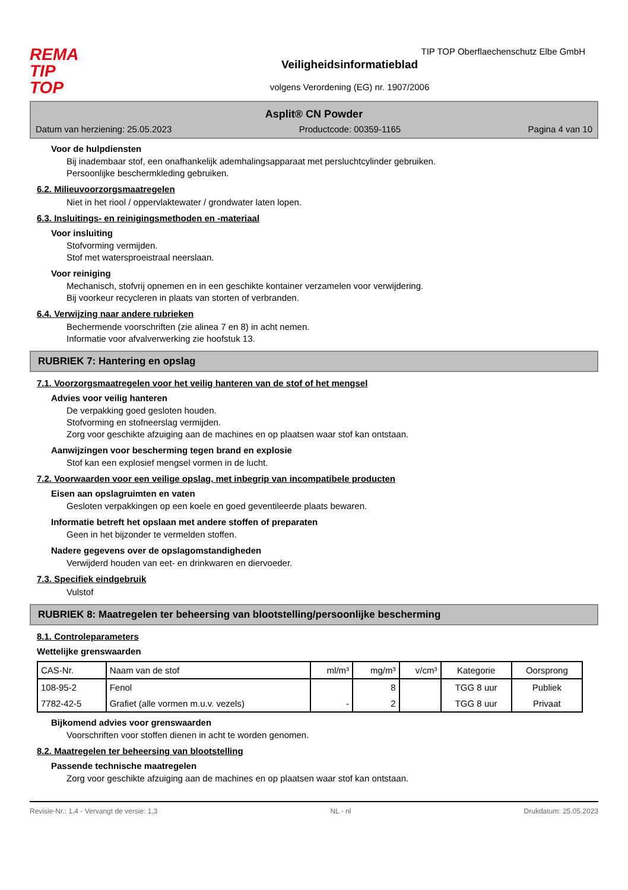REMA
TIP
TOP
Veiligheidsinformatieblad
volgens Verordening (EG) nr. 1907/2006
TIP TOP Oberflaechenschutz Elbe GmbH
Asplit® CN Powder
Datum van herziening: 25.05.2023 Productcode: 00359-1165 Pagina 4 van 10
Voor de hulpdiensten
Bij inadembaar stof, een onafhankelijk ademhalingsapparaat met persluchtcylinder gebruiken.
Persoonlijke beschermkleding gebruiken.
6.2. Milieuvoorzorgsmaatregelen
Niet in het riool / oppervlaktewater / grondwater laten lopen.
6.3. Insluitings- en reinigingsmethoden en -materiaal
Voor insluiting
Stofvorming vermijden.
Stof met watersproeistraal neerslaan.
Voor reiniging
Mechanisch, stofvrij opnemen en in een geschikte kontainer verzamelen voor verwijdering.
Bij voorkeur recycleren in plaats van storten of verbranden.
6.4. Verwijzing naar andere rubrieken
Bechermende voorschriften (zie alinea 7 en 8) in acht nemen.
Informatie voor afvalverwerking zie hoofstuk 13.
RUBRIEK 7: Hantering en opslag
7.1. Voorzorgsmaatregelen voor het veilig hanteren van de stof of het mengsel
Advies voor veilig hanteren
De verpakking goed gesloten houden.
Stofvorming en stofneerslag vermijden.
Zorg voor geschikte afzuiging aan de machines en op plaatsen waar stof kan ontstaan.
Aanwijzingen voor bescherming tegen brand en explosie
Stof kan een explosief mengsel vormen in de lucht.
7.2. Voorwaarden voor een veilige opslag, met inbegrip van incompatibele producten
Eisen aan opslagruimten en vaten
Gesloten verpakkingen op een koele en goed geventileerde plaats bewaren.
Informatie betreft het opslaan met andere stoffen of preparaten
Geen in het bijzonder te vermelden stoffen.
Nadere gegevens over de opslagomstandigheden
Verwijderd houden van eet- en drinkwaren en diervoeder.
7.3. Specifiek eindgebruik
Vulstof
RUBRIEK 8: Maatregelen ter beheersing van blootstelling/persoonlijke bescherming
8.1. Controleparameters
Wettelijke grenswaarden
| CAS-Nr. | Naam van de stof | ml/m³ | mg/m³ | v/cm³ | Kategorie | Oorsprong |
| --- | --- | --- | --- | --- | --- | --- |
| 108-95-2 | Fenol | | 8 | | TGG 8 uur | Publiek |
| 7782-42-5 | Grafiet (alle vormen m.u.v. vezels) | - | 2 | | TGG 8 uur | Privaat |
Bijkomend advies voor grenswaarden
Voorschriften voor stoffen dienen in acht te worden genomen.
8.2. Maatregelen ter beheersing van blootstelling
Passende technische maatregelen
Zorg voor geschikte afzuiging aan de machines en op plaatsen waar stof kan ontstaan.
Revisie-Nr.: 1,4 - Vervangt de versie: 1,3 NL - nl Drukdatum: 25.05.2023